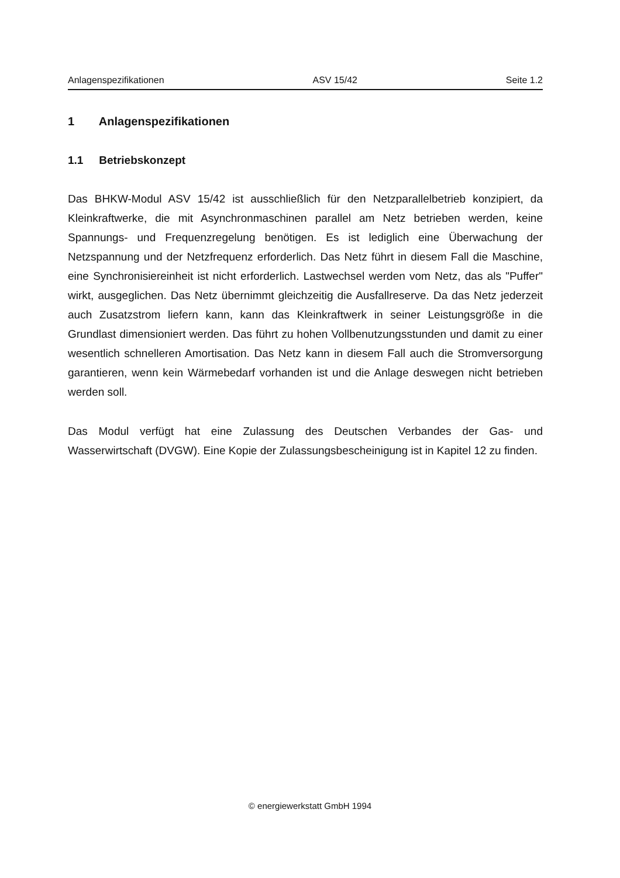Anlagenspezifikationen ASV 15/42 Seite 1.2
1 Anlagenspezifikationen
1.1 Betriebskonzept
Das BHKW-Modul ASV 15/42 ist ausschließlich für den Netzparallelbetrieb konzipiert, da Kleinkraftwerke, die mit Asynchronmaschinen parallel am Netz betrieben werden, keine Spannungs- und Frequenzregelung benötigen. Es ist lediglich eine Überwachung der Netzspannung und der Netzfrequenz erforderlich. Das Netz führt in diesem Fall die Maschine, eine Synchronisiereinheit ist nicht erforderlich. Lastwechsel werden vom Netz, das als "Puffer" wirkt, ausgeglichen. Das Netz übernimmt gleichzeitig die Ausfallreserve. Da das Netz jederzeit auch Zusatzstrom liefern kann, kann das Kleinkraftwerk in seiner Leistungsgröße in die Grundlast dimensioniert werden. Das führt zu hohen Vollbenutzungsstunden und damit zu einer wesentlich schnelleren Amortisation. Das Netz kann in diesem Fall auch die Stromversorgung garantieren, wenn kein Wärmebedarf vorhanden ist und die Anlage deswegen nicht betrieben werden soll.
Das Modul verfügt hat eine Zulassung des Deutschen Verbandes der Gas- und Wasserwirtschaft (DVGW). Eine Kopie der Zulassungsbescheinigung ist in Kapitel 12 zu finden.
© energiewerkstatt GmbH 1994